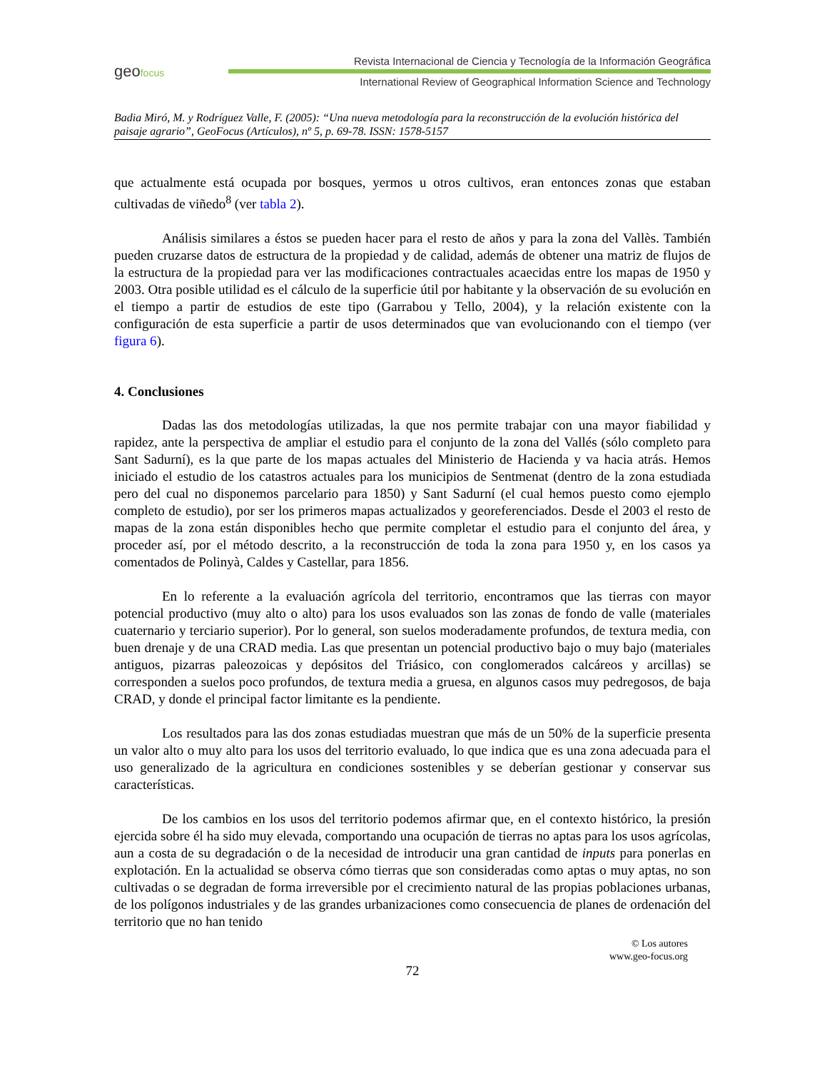geofocus
Revista Internacional de Ciencia y Tecnología de la Información Geográfica
International Review of Geographical Information Science and Technology
Badia Miró, M. y Rodríguez Valle, F. (2005): “Una nueva metodología para la reconstrucción de la evolución histórica del paisaje agrario”, GeoFocus (Artículos), nº 5, p. 69-78. ISSN: 1578-5157
que actualmente está ocupada por bosques, yermos u otros cultivos, eran entonces zonas que estaban cultivadas de viñedo<sup>8</sup> (ver tabla 2).
Análisis similares a éstos se pueden hacer para el resto de años y para la zona del Vallès. También pueden cruzarse datos de estructura de la propiedad y de calidad, además de obtener una matriz de flujos de la estructura de la propiedad para ver las modificaciones contractuales acaecidas entre los mapas de 1950 y 2003. Otra posible utilidad es el cálculo de la superficie útil por habitante y la observación de su evolución en el tiempo a partir de estudios de este tipo (Garrabou y Tello, 2004), y la relación existente con la configuración de esta superficie a partir de usos determinados que van evolucionando con el tiempo (ver figura 6).
4. Conclusiones
Dadas las dos metodologías utilizadas, la que nos permite trabajar con una mayor fiabilidad y rapidez, ante la perspectiva de ampliar el estudio para el conjunto de la zona del Vallés (sólo completo para Sant Sadurní), es la que parte de los mapas actuales del Ministerio de Hacienda y va hacia atrás. Hemos iniciado el estudio de los catastros actuales para los municipios de Sentmenat (dentro de la zona estudiada pero del cual no disponemos parcelario para 1850) y Sant Sadurní (el cual hemos puesto como ejemplo completo de estudio), por ser los primeros mapas actualizados y georeferenciados. Desde el 2003 el resto de mapas de la zona están disponibles hecho que permite completar el estudio para el conjunto del área, y proceder así, por el método descrito, a la reconstrucción de toda la zona para 1950 y, en los casos ya comentados de Polinyà, Caldes y Castellar, para 1856.
En lo referente a la evaluación agrícola del territorio, encontramos que las tierras con mayor potencial productivo (muy alto o alto) para los usos evaluados son las zonas de fondo de valle (materiales cuaternario y terciario superior). Por lo general, son suelos moderadamente profundos, de textura media, con buen drenaje y de una CRAD media. Las que presentan un potencial productivo bajo o muy bajo (materiales antiguos, pizarras paleozoicas y depósitos del Triásico, con conglomerados calcáreos y arcillas) se corresponden a suelos poco profundos, de textura media a gruesa, en algunos casos muy pedregosos, de baja CRAD, y donde el principal factor limitante es la pendiente.
Los resultados para las dos zonas estudiadas muestran que más de un 50% de la superficie presenta un valor alto o muy alto para los usos del territorio evaluado, lo que indica que es una zona adecuada para el uso generalizado de la agricultura en condiciones sostenibles y se deberían gestionar y conservar sus características.
De los cambios en los usos del territorio podemos afirmar que, en el contexto histórico, la presión ejercida sobre él ha sido muy elevada, comportando una ocupación de tierras no aptas para los usos agrícolas, aun a costa de su degradación o de la necesidad de introducir una gran cantidad de inputs para ponerlas en explotación. En la actualidad se observa cómo tierras que son consideradas como aptas o muy aptas, no son cultivadas o se degradan de forma irreversible por el crecimiento natural de las propias poblaciones urbanas, de los polígonos industriales y de las grandes urbanizaciones como consecuencia de planes de ordenación del territorio que no han tenido
© Los autores
www.geo-focus.org
72